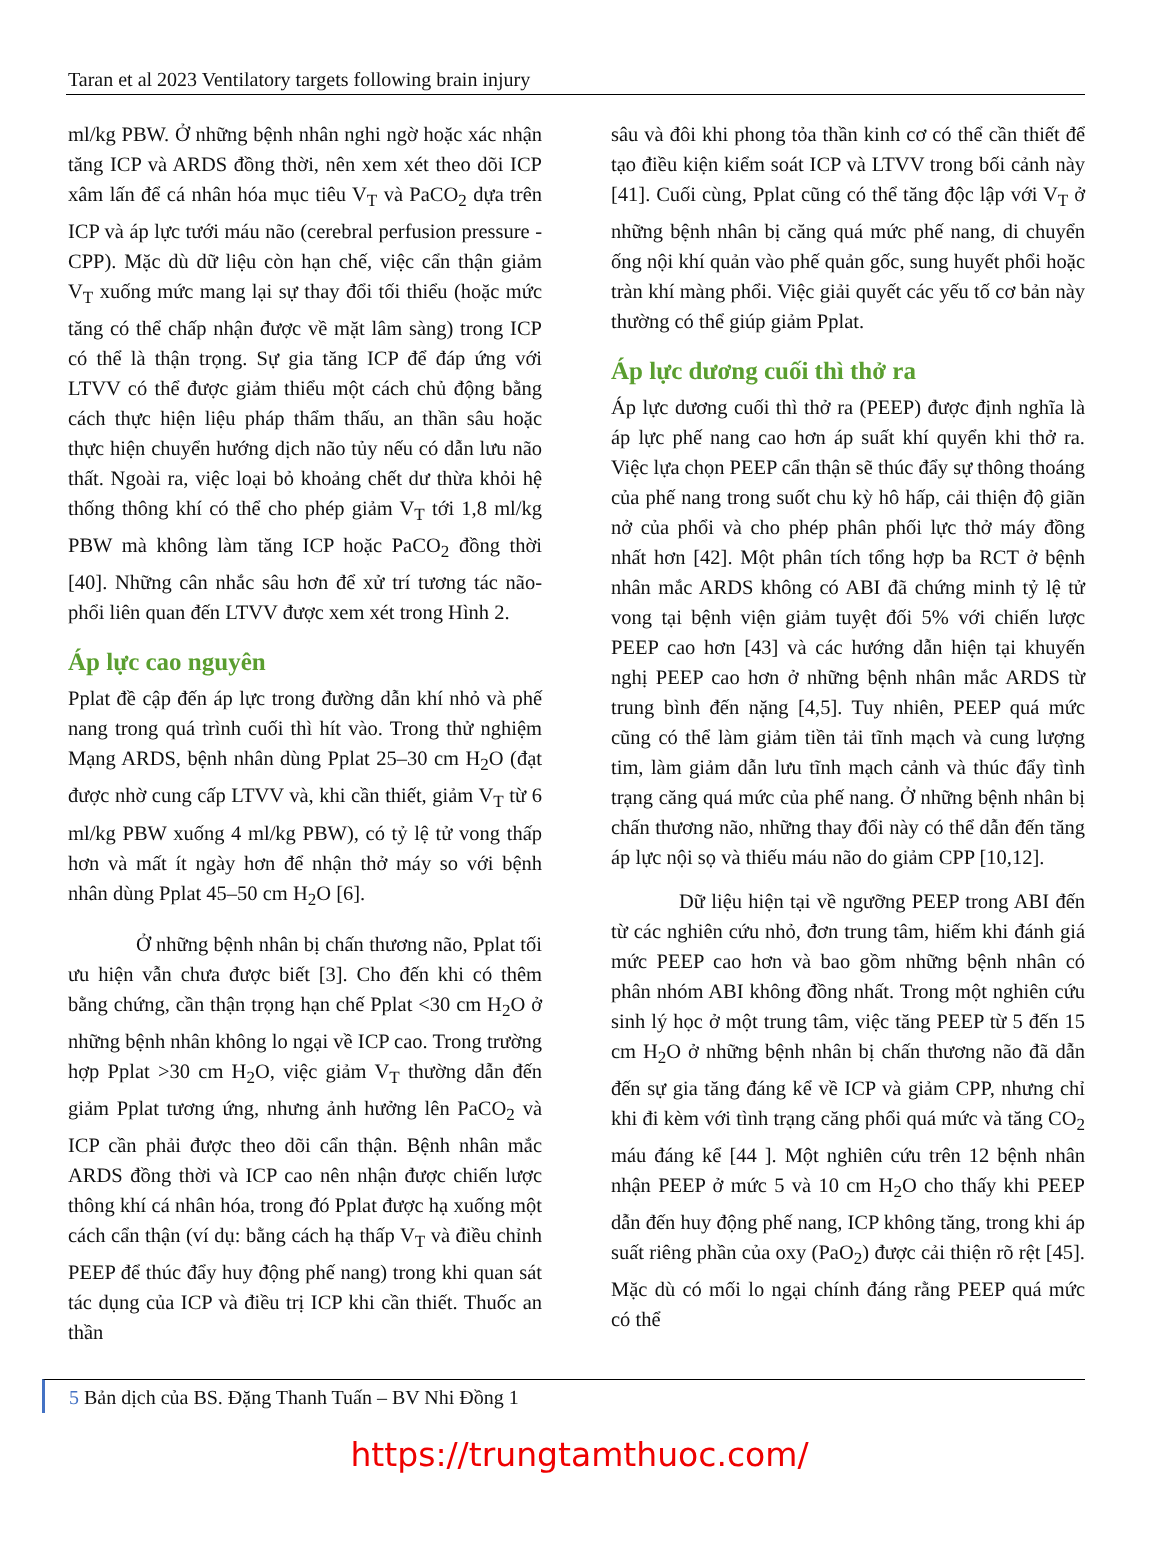Taran et al 2023 Ventilatory targets following brain injury
ml/kg PBW. Ở những bệnh nhân nghi ngờ hoặc xác nhận tăng ICP và ARDS đồng thời, nên xem xét theo dõi ICP xâm lấn để cá nhân hóa mục tiêu V<sub>T</sub> và PaCO<sub>2</sub> dựa trên ICP và áp lực tưới máu não (cerebral perfusion pressure - CPP). Mặc dù dữ liệu còn hạn chế, việc cẩn thận giảm V<sub>T</sub> xuống mức mang lại sự thay đổi tối thiểu (hoặc mức tăng có thể chấp nhận được về mặt lâm sàng) trong ICP có thể là thận trọng. Sự gia tăng ICP để đáp ứng với LTVV có thể được giảm thiểu một cách chủ động bằng cách thực hiện liệu pháp thẩm thấu, an thần sâu hoặc thực hiện chuyển hướng dịch não tủy nếu có dẫn lưu não thất. Ngoài ra, việc loại bỏ khoảng chết dư thừa khỏi hệ thống thông khí có thể cho phép giảm V<sub>T</sub> tới 1,8 ml/kg PBW mà không làm tăng ICP hoặc PaCO<sub>2</sub> đồng thời [40]. Những cân nhắc sâu hơn để xử trí tương tác não-phổi liên quan đến LTVV được xem xét trong Hình 2.
Áp lực cao nguyên
Pplat đề cập đến áp lực trong đường dẫn khí nhỏ và phế nang trong quá trình cuối thì hít vào. Trong thử nghiệm Mạng ARDS, bệnh nhân dùng Pplat 25–30 cm H<sub>2</sub>O (đạt được nhờ cung cấp LTVV và, khi cần thiết, giảm V<sub>T</sub> từ 6 ml/kg PBW xuống 4 ml/kg PBW), có tỷ lệ tử vong thấp hơn và mất ít ngày hơn để nhận thở máy so với bệnh nhân dùng Pplat 45–50 cm H<sub>2</sub>O [6].
Ở những bệnh nhân bị chấn thương não, Pplat tối ưu hiện vẫn chưa được biết [3]. Cho đến khi có thêm bằng chứng, cần thận trọng hạn chế Pplat <30 cm H<sub>2</sub>O ở những bệnh nhân không lo ngại về ICP cao. Trong trường hợp Pplat >30 cm H<sub>2</sub>O, việc giảm V<sub>T</sub> thường dẫn đến giảm Pplat tương ứng, nhưng ảnh hưởng lên PaCO<sub>2</sub> và ICP cần phải được theo dõi cẩn thận. Bệnh nhân mắc ARDS đồng thời và ICP cao nên nhận được chiến lược thông khí cá nhân hóa, trong đó Pplat được hạ xuống một cách cẩn thận (ví dụ: bằng cách hạ thấp V<sub>T</sub> và điều chỉnh PEEP để thúc đẩy huy động phế nang) trong khi quan sát tác dụng của ICP và điều trị ICP khi cần thiết. Thuốc an thần
sâu và đôi khi phong tỏa thần kinh cơ có thể cần thiết để tạo điều kiện kiểm soát ICP và LTVV trong bối cảnh này [41]. Cuối cùng, Pplat cũng có thể tăng độc lập với V<sub>T</sub> ở những bệnh nhân bị căng quá mức phế nang, di chuyển ống nội khí quản vào phế quản gốc, sung huyết phổi hoặc tràn khí màng phổi. Việc giải quyết các yếu tố cơ bản này thường có thể giúp giảm Pplat.
Áp lực dương cuối thì thở ra
Áp lực dương cuối thì thở ra (PEEP) được định nghĩa là áp lực phế nang cao hơn áp suất khí quyển khi thở ra. Việc lựa chọn PEEP cẩn thận sẽ thúc đẩy sự thông thoáng của phế nang trong suốt chu kỳ hô hấp, cải thiện độ giãn nở của phổi và cho phép phân phối lực thở máy đồng nhất hơn [42]. Một phân tích tổng hợp ba RCT ở bệnh nhân mắc ARDS không có ABI đã chứng minh tỷ lệ tử vong tại bệnh viện giảm tuyệt đối 5% với chiến lược PEEP cao hơn [43] và các hướng dẫn hiện tại khuyến nghị PEEP cao hơn ở những bệnh nhân mắc ARDS từ trung bình đến nặng [4,5]. Tuy nhiên, PEEP quá mức cũng có thể làm giảm tiền tải tĩnh mạch và cung lượng tim, làm giảm dẫn lưu tĩnh mạch cảnh và thúc đẩy tình trạng căng quá mức của phế nang. Ở những bệnh nhân bị chấn thương não, những thay đổi này có thể dẫn đến tăng áp lực nội sọ và thiếu máu não do giảm CPP [10,12].
Dữ liệu hiện tại về ngưỡng PEEP trong ABI đến từ các nghiên cứu nhỏ, đơn trung tâm, hiếm khi đánh giá mức PEEP cao hơn và bao gồm những bệnh nhân có phân nhóm ABI không đồng nhất. Trong một nghiên cứu sinh lý học ở một trung tâm, việc tăng PEEP từ 5 đến 15 cm H<sub>2</sub>O ở những bệnh nhân bị chấn thương não đã dẫn đến sự gia tăng đáng kể về ICP và giảm CPP, nhưng chỉ khi đi kèm với tình trạng căng phổi quá mức và tăng CO<sub>2</sub> máu đáng kể [44 ]. Một nghiên cứu trên 12 bệnh nhân nhận PEEP ở mức 5 và 10 cm H<sub>2</sub>O cho thấy khi PEEP dẫn đến huy động phế nang, ICP không tăng, trong khi áp suất riêng phần của oxy (PaO<sub>2</sub>) được cải thiện rõ rệt [45]. Mặc dù có mối lo ngại chính đáng rằng PEEP quá mức có thể
5 Bản dịch của BS. Đặng Thanh Tuấn – BV Nhi Đồng 1
https://trungtamthuoc.com/